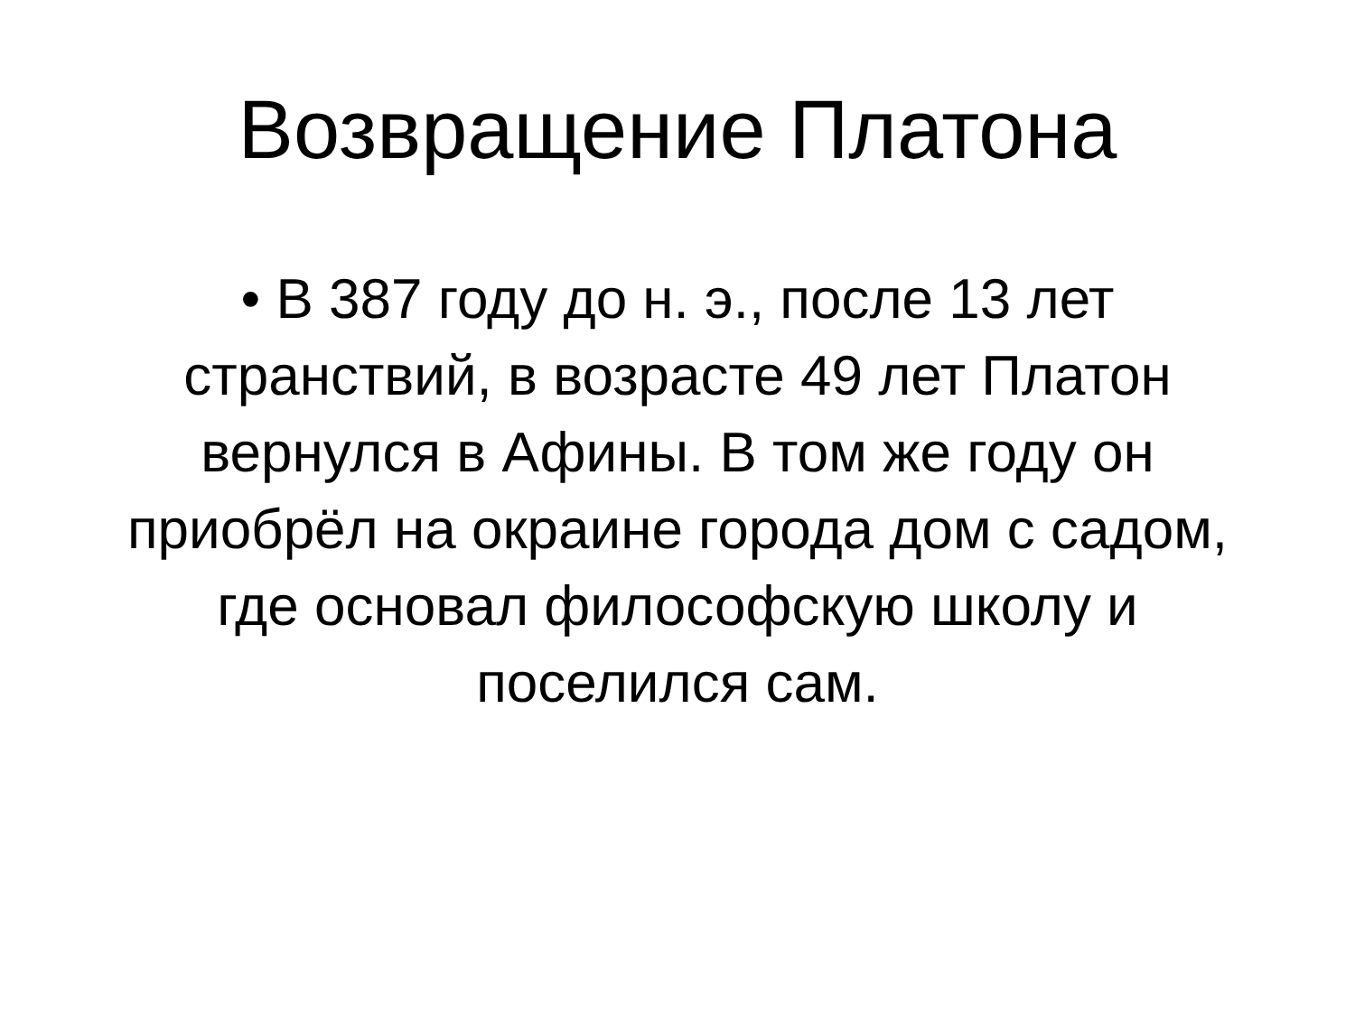Возвращение Платона
• В 387 году до н. э., после 13 лет странствий, в возрасте 49 лет Платон вернулся в Афины. В том же году он приобрёл на окраине города дом с садом, где основал философскую школу и поселился сам.